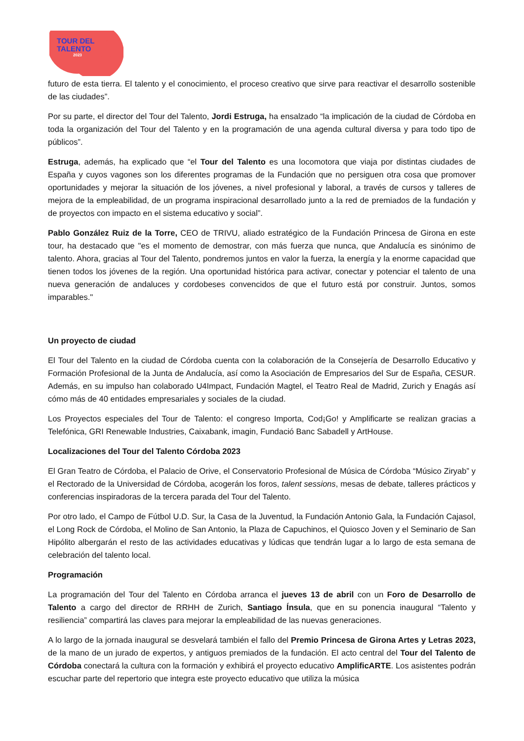TOUR DEL
TALENTO
2023
futuro de esta tierra. El talento y el conocimiento, el proceso creativo que sirve para reactivar el desarrollo sostenible de las ciudades”.
Por su parte, el director del Tour del Talento, Jordi Estruga, ha ensalzado “la implicación de la ciudad de Córdoba en toda la organización del Tour del Talento y en la programación de una agenda cultural diversa y para todo tipo de públicos”.
Estruga, además, ha explicado que “el Tour del Talento es una locomotora que viaja por distintas ciudades de España y cuyos vagones son los diferentes programas de la Fundación que no persiguen otra cosa que promover oportunidades y mejorar la situación de los jóvenes, a nivel profesional y laboral, a través de cursos y talleres de mejora de la empleabilidad, de un programa inspiracional desarrollado junto a la red de premiados de la fundación y de proyectos con impacto en el sistema educativo y social”.
Pablo González Ruiz de la Torre, CEO de TRIVU, aliado estratégico de la Fundación Princesa de Girona en este tour, ha destacado que "es el momento de demostrar, con más fuerza que nunca, que Andalucía es sinónimo de talento. Ahora, gracias al Tour del Talento, pondremos juntos en valor la fuerza, la energía y la enorme capacidad que tienen todos los jóvenes de la región. Una oportunidad histórica para activar, conectar y potenciar el talento de una nueva generación de andaluces y cordobeses convencidos de que el futuro está por construir. Juntos, somos imparables."
Un proyecto de ciudad
El Tour del Talento en la ciudad de Córdoba cuenta con la colaboración de la Consejería de Desarrollo Educativo y Formación Profesional de la Junta de Andalucía, así como la Asociación de Empresarios del Sur de España, CESUR. Además, en su impulso han colaborado U4Impact, Fundación Magtel, el Teatro Real de Madrid, Zurich y Enagás así cómo más de 40 entidades empresariales y sociales de la ciudad.
Los Proyectos especiales del Tour de Talento: el congreso Importa, Cod¡Go! y Amplificarte se realizan gracias a Telefónica, GRI Renewable Industries, Caixabank, imagin, Fundació Banc Sabadell y ArtHouse.
Localizaciones del Tour del Talento Córdoba 2023
El Gran Teatro de Córdoba, el Palacio de Orive, el Conservatorio Profesional de Música de Córdoba “Músico Ziryab” y el Rectorado de la Universidad de Córdoba, acogerán los foros, talent sessions, mesas de debate, talleres prácticos y conferencias inspiradoras de la tercera parada del Tour del Talento.
Por otro lado, el Campo de Fútbol U.D. Sur, la Casa de la Juventud, la Fundación Antonio Gala, la Fundación Cajasol, el Long Rock de Córdoba, el Molino de San Antonio, la Plaza de Capuchinos, el Quiosco Joven y el Seminario de San Hipólito albergarán el resto de las actividades educativas y lúdicas que tendrán lugar a lo largo de esta semana de celebración del talento local.
Programación
La programación del Tour del Talento en Córdoba arranca el jueves 13 de abril con un Foro de Desarrollo de Talento a cargo del director de RRHH de Zurich, Santiago Ínsula, que en su ponencia inaugural “Talento y resiliencia” compartirá las claves para mejorar la empleabilidad de las nuevas generaciones.
A lo largo de la jornada inaugural se desvelará también el fallo del Premio Princesa de Girona Artes y Letras 2023, de la mano de un jurado de expertos, y antiguos premiados de la fundación. El acto central del Tour del Talento de Córdoba conectará la cultura con la formación y exhibirá el proyecto educativo AmplificARTE. Los asistentes podrán escuchar parte del repertorio que integra este proyecto educativo que utiliza la música